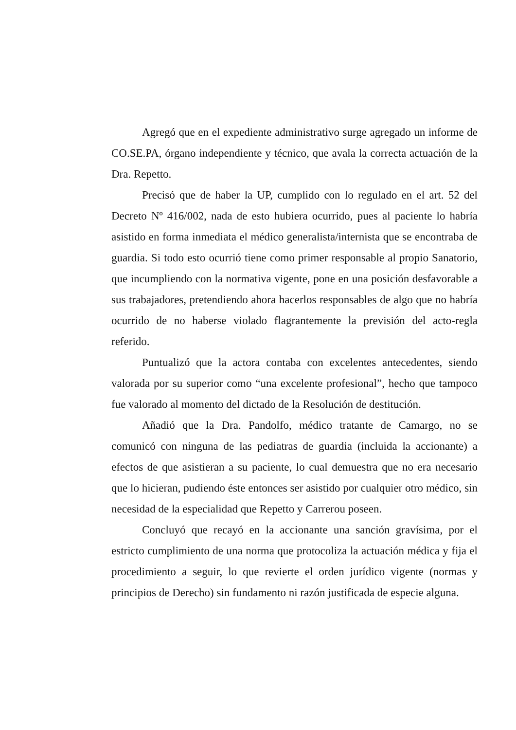Agregó que en el expediente administrativo surge agregado un informe de CO.SE.PA, órgano independiente y técnico, que avala la correcta actuación de la Dra. Repetto.
Precisó que de haber la UP, cumplido con lo regulado en el art. 52 del Decreto Nº 416/002, nada de esto hubiera ocurrido, pues al paciente lo habría asistido en forma inmediata el médico generalista/internista que se encontraba de guardia. Si todo esto ocurrió tiene como primer responsable al propio Sanatorio, que incumpliendo con la normativa vigente, pone en una posición desfavorable a sus trabajadores, pretendiendo ahora hacerlos responsables de algo que no habría ocurrido de no haberse violado flagrantemente la previsión del acto-regla referido.
Puntualizó que la actora contaba con excelentes antecedentes, siendo valorada por su superior como “una excelente profesional”, hecho que tampoco fue valorado al momento del dictado de la Resolución de destitución.
Añadió que la Dra. Pandolfo, médico tratante de Camargo, no se comunicó con ninguna de las pediatras de guardia (incluida la accionante) a efectos de que asistieran a su paciente, lo cual demuestra que no era necesario que lo hicieran, pudiendo éste entonces ser asistido por cualquier otro médico, sin necesidad de la especialidad que Repetto y Carrerou poseen.
Concluyó que recayó en la accionante una sanción gravísima, por el estricto cumplimiento de una norma que protocoliza la actuación médica y fija el procedimiento a seguir, lo que revierte el orden jurídico vigente (normas y principios de Derecho) sin fundamento ni razón justificada de especie alguna.